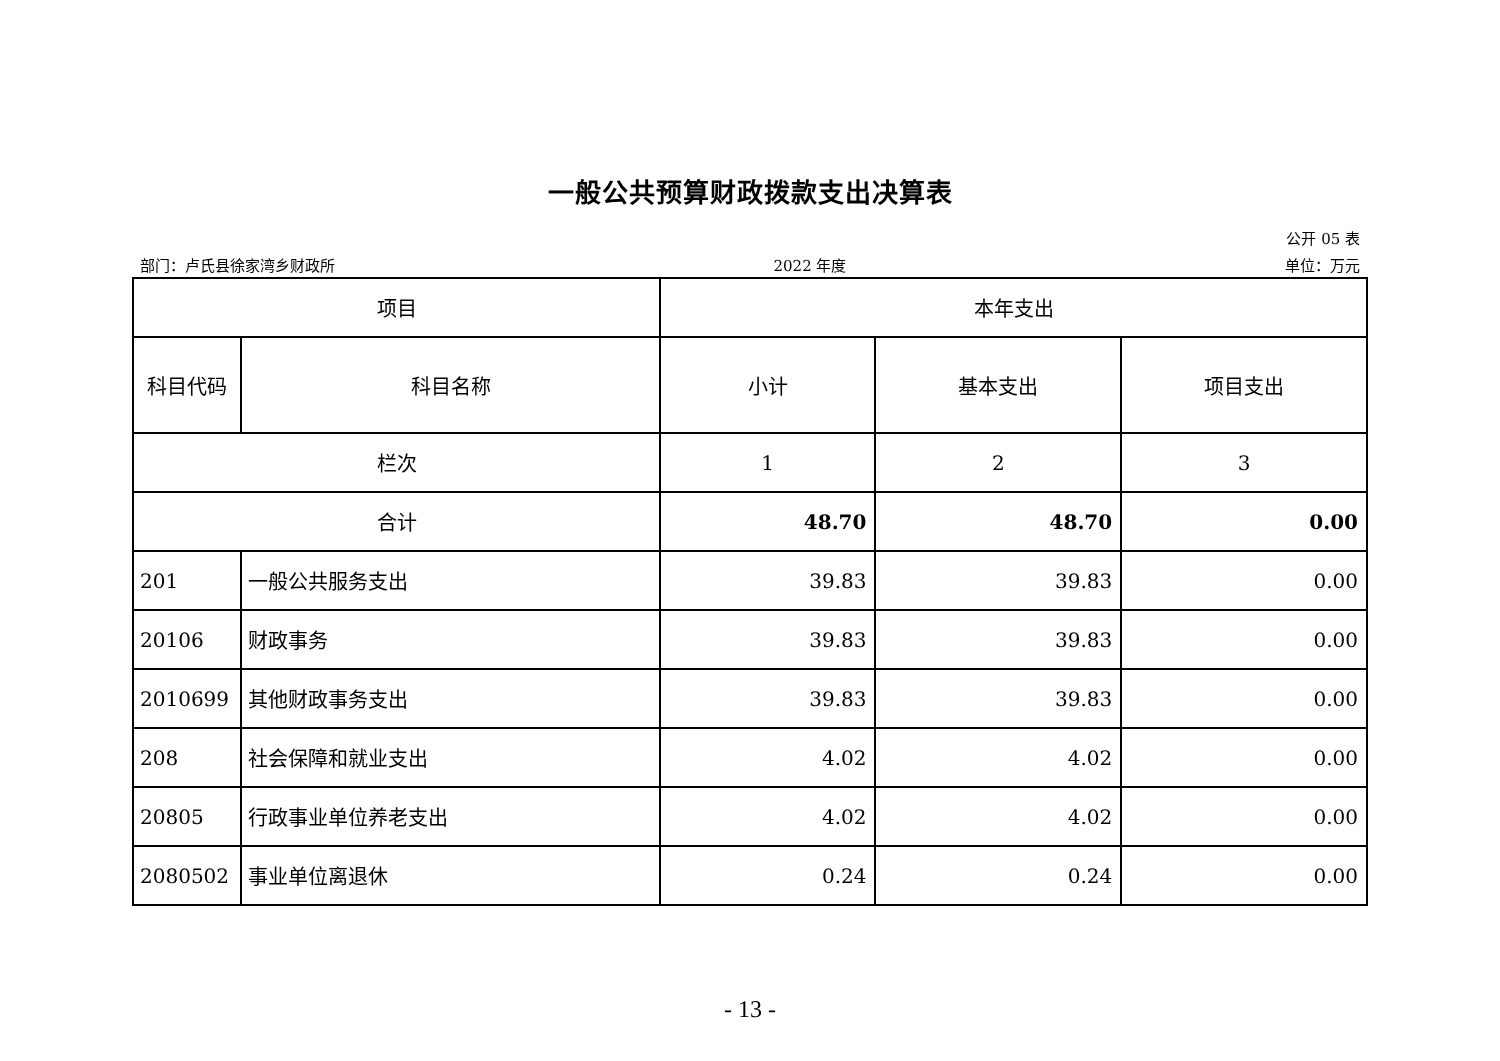一般公共预算财政拨款支出决算表
公开 05 表
部门：卢氏县徐家湾乡财政所 2022 年度 单位：万元
| 项目 | | 本年支出 | | |
| --- | --- | --- | --- | --- |
| 科目代码 | 科目名称 | 小计 | 基本支出 | 项目支出 |
| 栏次 | | 1 | 2 | 3 |
| 合计 | | 48.70 | 48.70 | 0.00 |
| 201 | 一般公共服务支出 | 39.83 | 39.83 | 0.00 |
| 20106 | 财政事务 | 39.83 | 39.83 | 0.00 |
| 2010699 | 其他财政事务支出 | 39.83 | 39.83 | 0.00 |
| 208 | 社会保障和就业支出 | 4.02 | 4.02 | 0.00 |
| 20805 | 行政事业单位养老支出 | 4.02 | 4.02 | 0.00 |
| 2080502 | 事业单位离退休 | 0.24 | 0.24 | 0.00 |
- 13 -